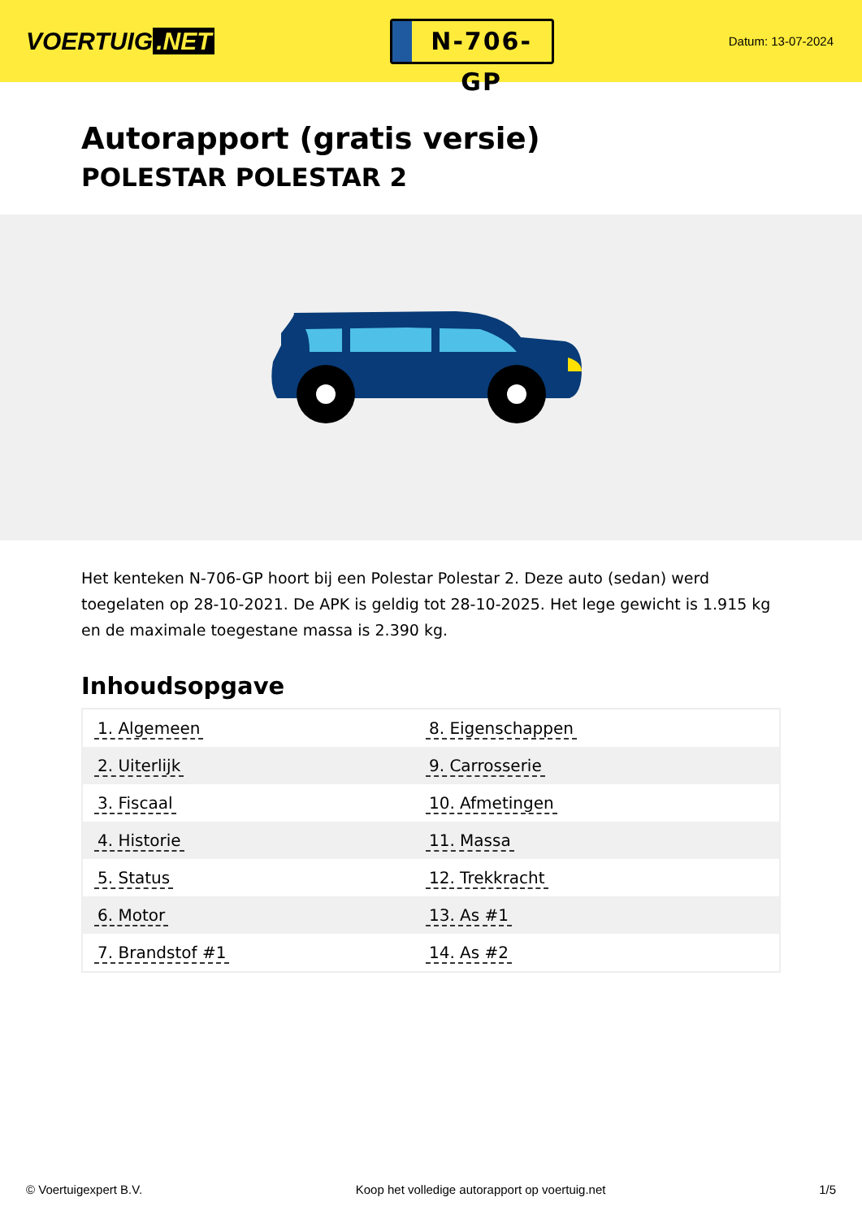VOERTUIG.NET
N-706-GP
Datum: 13-07-2024
Autorapport (gratis versie)
POLESTAR POLESTAR 2
Het kenteken N-706-GP hoort bij een Polestar Polestar 2. Deze auto (sedan) werd toegelaten op 28-10-2021. De APK is geldig tot 28-10-2025. Het lege gewicht is 1.915 kg en de maximale toegestane massa is 2.390 kg.
Inhoudsopgave
| 1. Algemeen | 8. Eigenschappen |
| 2. Uiterlijk | 9. Carrosserie |
| 3. Fiscaal | 10. Afmetingen |
| 4. Historie | 11. Massa |
| 5. Status | 12. Trekkracht |
| 6. Motor | 13. As #1 |
| 7. Brandstof #1 | 14. As #2 |
© Voertuigexpert B.V. Koop het volledige autorapport op voertuig.net
1/5